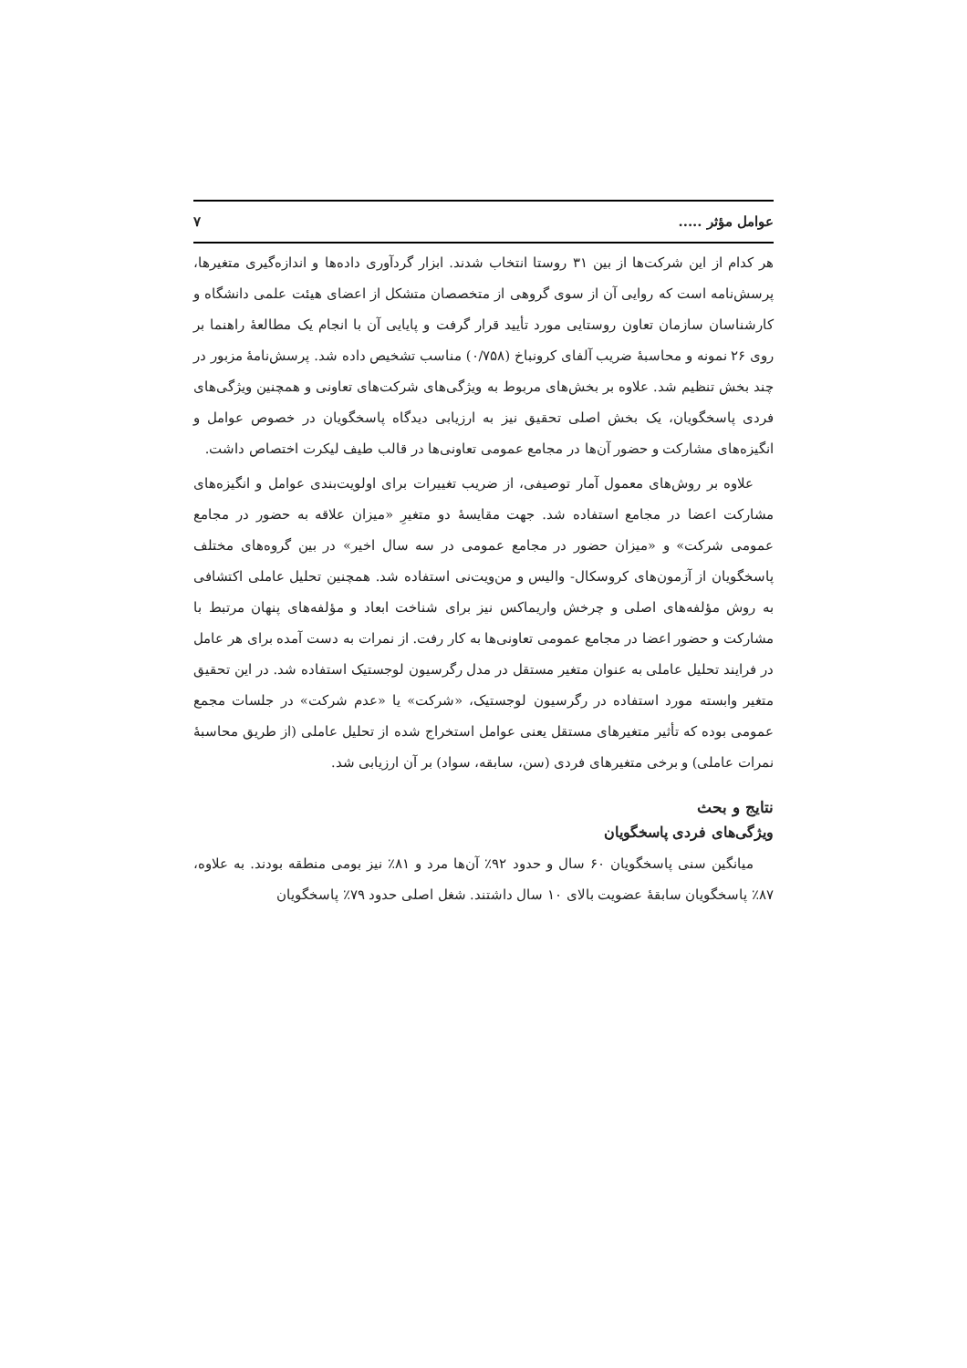عوامل مؤثر ..... ۷
هر کدام از این شرکت‌ها از بین ۳۱ روستا انتخاب شدند. ابزار گردآوری داده‌ها و اندازه‌گیری متغیرها، پرسش‌نامه است که روایی آن از سوی گروهی از متخصصان متشکل از اعضای هیئت علمی دانشگاه و کارشناسان سازمان تعاون روستایی مورد تأیید قرار گرفت و پایایی آن با انجام یک مطالعهٔ راهنما بر روی ۲۶ نمونه و محاسبهٔ ضریب آلفای کرونباخ (۰/۷۵۸) مناسب تشخیص داده شد. پرسش‌نامهٔ مزبور در چند بخش تنظیم شد. علاوه بر بخش‌های مربوط به ویژگی‌های شرکت‌های تعاونی و همچنین ویژگی‌های فردی پاسخگویان، یک بخش اصلی تحقیق نیز به ارزیابی دیدگاه پاسخگویان در خصوص عوامل و انگیزه‌های مشارکت و حضور آن‌ها در مجامع عمومی تعاونی‌ها در قالب طیف لیکرت اختصاص داشت.
علاوه بر روش‌های معمول آمار توصیفی، از ضریب تغییرات برای اولویت‌بندی عوامل و انگیزه‌های مشارکت اعضا در مجامع استفاده شد. جهت مقایسهٔ دو متغیرِ «میزان علاقه به حضور در مجامع عمومی شرکت» و «میزان حضور در مجامع عمومی در سه سال اخیر» در بین گروه‌های مختلف پاسخگویان از آزمون‌های کروسکال- والیس و من‌ویت‌نی استفاده شد. همچنین تحلیل عاملی اکتشافی به روش مؤلفه‌های اصلی و چرخش واریماکس نیز برای شناخت ابعاد و مؤلفه‌های پنهان مرتبط با مشارکت و حضور اعضا در مجامع عمومی تعاونی‌ها به کار رفت. از نمرات به دست آمده برای هر عامل در فرایند تحلیل عاملی به عنوان متغیر مستقل در مدل رگرسیون لوجستیک استفاده شد. در این تحقیق متغیر وابسته مورد استفاده در رگرسیون لوجستیک، «شرکت» یا «عدم شرکت» در جلسات مجمع عمومی بوده که تأثیر متغیرهای مستقل یعنی عوامل استخراج شده از تحلیل عاملی (از طریق محاسبهٔ نمرات عاملی) و برخی متغیرهای فردی (سن، سابقه، سواد) بر آن ارزیابی شد.
نتایج و بحث
ویژگی‌های فردی پاسخگویان
میانگین سنی پاسخگویان ۶۰ سال و حدود ۹۲٪ آن‌ها مرد و ۸۱٪ نیز بومی منطقه بودند. به علاوه، ۸۷٪ پاسخگویان سابقهٔ عضویت بالای ۱۰ سال داشتند. شغل اصلی حدود ۷۹٪ پاسخگویان